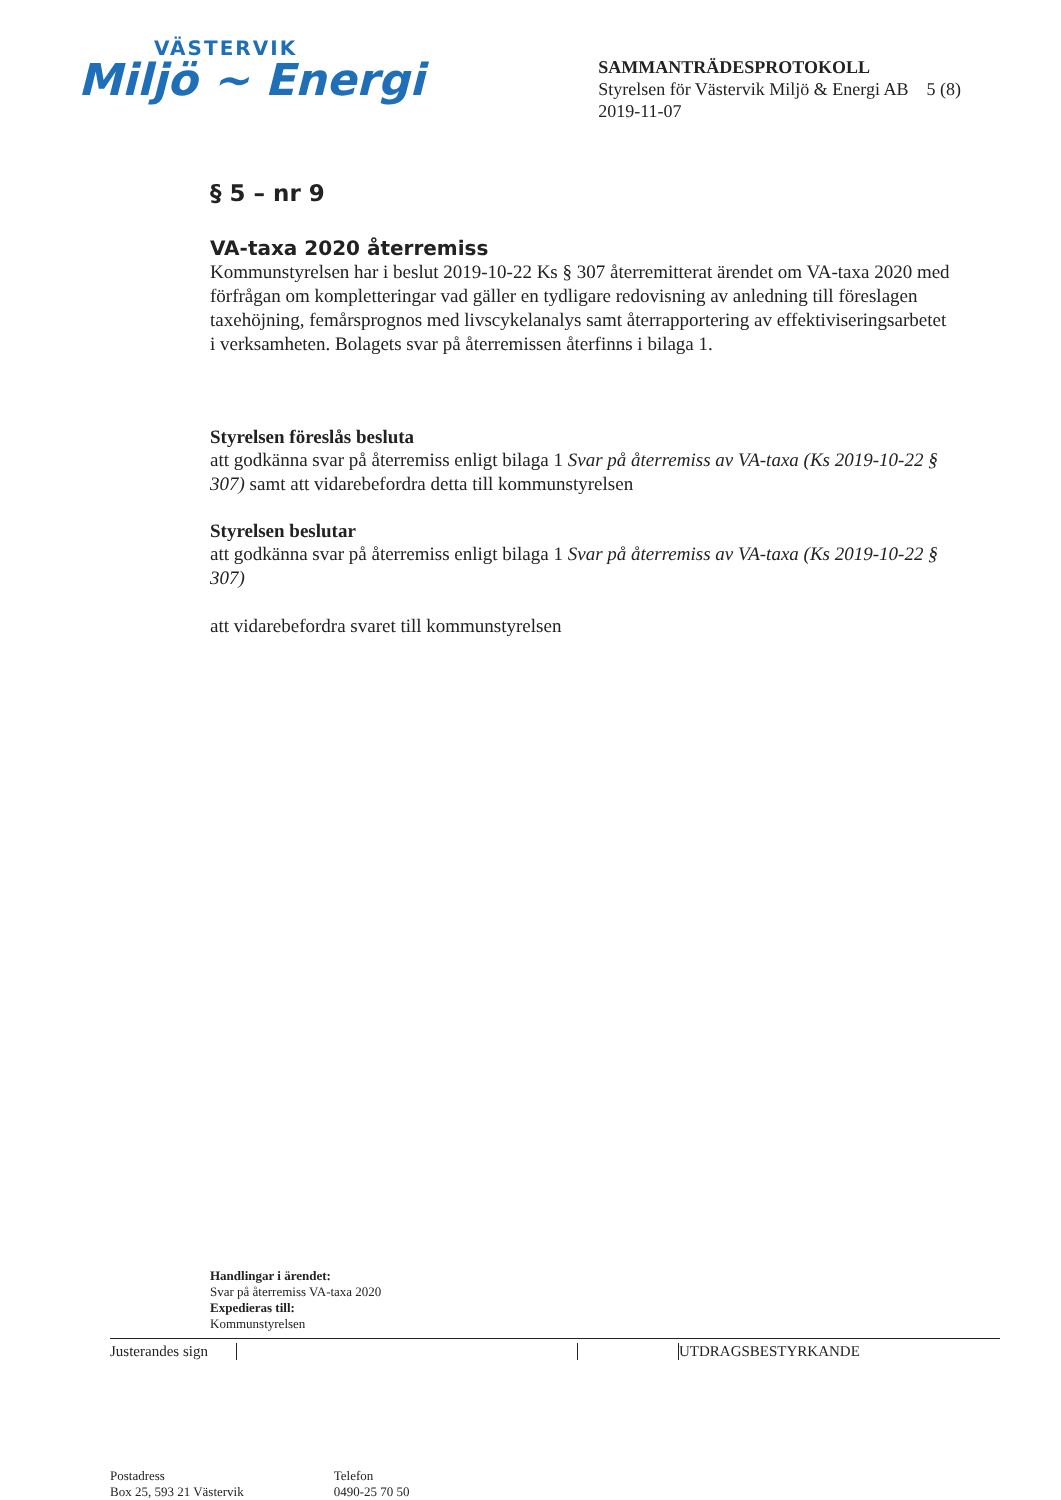VÄSTERVIK
Miljö ~ Energi
SAMMANTRÄDESPROTOKOLL
Styrelsen för Västervik Miljö & Energi AB 5 (8)
2019-11-07
§ 5 – nr 9
VA-taxa 2020 återremiss
Kommunstyrelsen har i beslut 2019-10-22 Ks § 307 återremitterat ärendet om VA-taxa 2020 med förfrågan om kompletteringar vad gäller en tydligare redovisning av anledning till föreslagen taxehöjning, femårsprognos med livscykelanalys samt återrapportering av effektiviseringsarbetet i verksamheten. Bolagets svar på återremissen återfinns i bilaga 1.
Styrelsen föreslås besluta
att godkänna svar på återremiss enligt bilaga 1 Svar på återremiss av VA-taxa (Ks 2019-10-22 § 307) samt att vidarebefordra detta till kommunstyrelsen
Styrelsen beslutar
att godkänna svar på återremiss enligt bilaga 1 Svar på återremiss av VA-taxa (Ks 2019-10-22 § 307)
att vidarebefordra svaret till kommunstyrelsen
Handlingar i ärendet:
Svar på återremiss VA-taxa 2020
Expedieras till:
Kommunstyrelsen
Justerandes sign UTDRAGSBESTYRKANDE
Postadress
Box 25, 593 21 Västervik
Telefon
0490-25 70 50